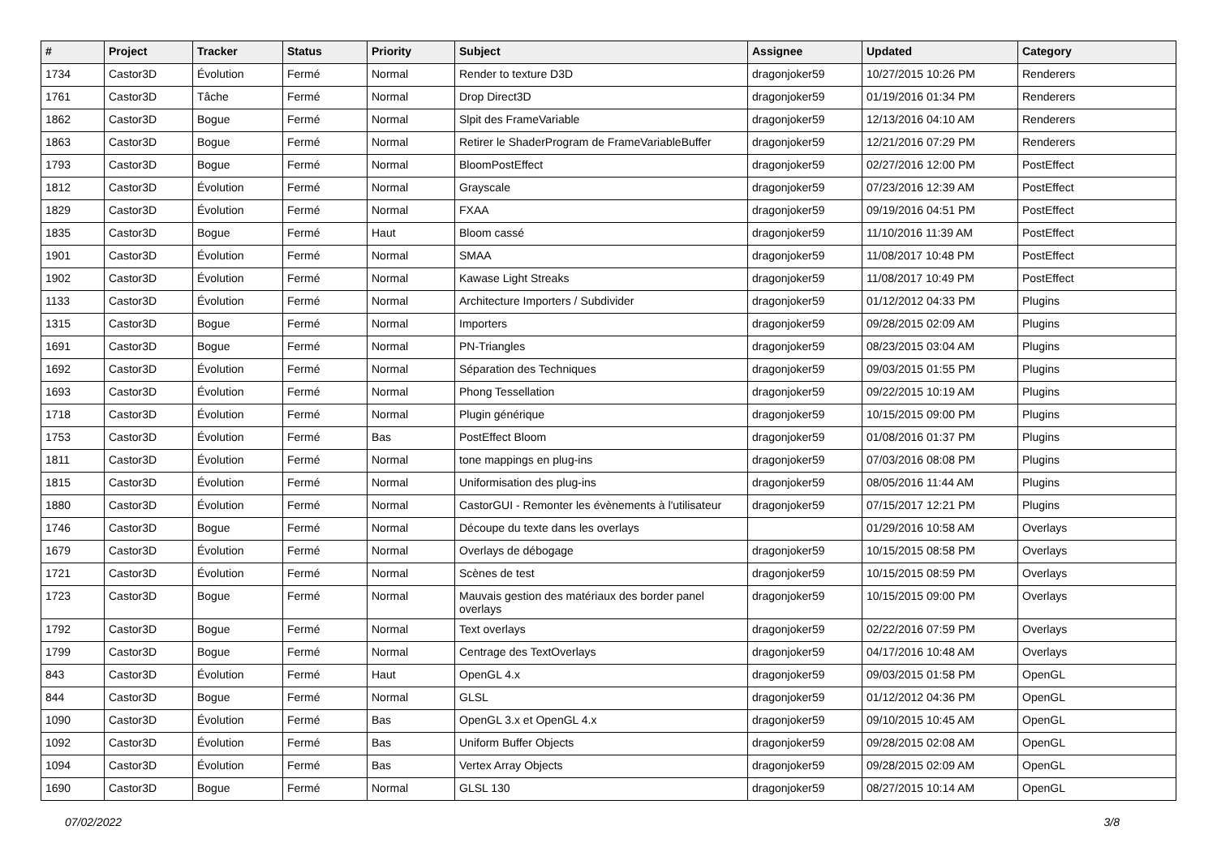| # | Project | Tracker | Status | Priority | Subject | Assignee | Updated | Category |
| --- | --- | --- | --- | --- | --- | --- | --- | --- |
| 1734 | Castor3D | Évolution | Fermé | Normal | Render to texture D3D | dragonjoker59 | 10/27/2015 10:26 PM | Renderers |
| 1761 | Castor3D | Tâche | Fermé | Normal | Drop Direct3D | dragonjoker59 | 01/19/2016 01:34 PM | Renderers |
| 1862 | Castor3D | Bogue | Fermé | Normal | Slpit des FrameVariable | dragonjoker59 | 12/13/2016 04:10 AM | Renderers |
| 1863 | Castor3D | Bogue | Fermé | Normal | Retirer le ShaderProgram de FrameVariableBuffer | dragonjoker59 | 12/21/2016 07:29 PM | Renderers |
| 1793 | Castor3D | Bogue | Fermé | Normal | BloomPostEffect | dragonjoker59 | 02/27/2016 12:00 PM | PostEffect |
| 1812 | Castor3D | Évolution | Fermé | Normal | Grayscale | dragonjoker59 | 07/23/2016 12:39 AM | PostEffect |
| 1829 | Castor3D | Évolution | Fermé | Normal | FXAA | dragonjoker59 | 09/19/2016 04:51 PM | PostEffect |
| 1835 | Castor3D | Bogue | Fermé | Haut | Bloom cassé | dragonjoker59 | 11/10/2016 11:39 AM | PostEffect |
| 1901 | Castor3D | Évolution | Fermé | Normal | SMAA | dragonjoker59 | 11/08/2017 10:48 PM | PostEffect |
| 1902 | Castor3D | Évolution | Fermé | Normal | Kawase Light Streaks | dragonjoker59 | 11/08/2017 10:49 PM | PostEffect |
| 1133 | Castor3D | Évolution | Fermé | Normal | Architecture Importers / Subdivider | dragonjoker59 | 01/12/2012 04:33 PM | Plugins |
| 1315 | Castor3D | Bogue | Fermé | Normal | Importers | dragonjoker59 | 09/28/2015 02:09 AM | Plugins |
| 1691 | Castor3D | Bogue | Fermé | Normal | PN-Triangles | dragonjoker59 | 08/23/2015 03:04 AM | Plugins |
| 1692 | Castor3D | Évolution | Fermé | Normal | Séparation des Techniques | dragonjoker59 | 09/03/2015 01:55 PM | Plugins |
| 1693 | Castor3D | Évolution | Fermé | Normal | Phong Tessellation | dragonjoker59 | 09/22/2015 10:19 AM | Plugins |
| 1718 | Castor3D | Évolution | Fermé | Normal | Plugin générique | dragonjoker59 | 10/15/2015 09:00 PM | Plugins |
| 1753 | Castor3D | Évolution | Fermé | Bas | PostEffect Bloom | dragonjoker59 | 01/08/2016 01:37 PM | Plugins |
| 1811 | Castor3D | Évolution | Fermé | Normal | tone mappings en plug-ins | dragonjoker59 | 07/03/2016 08:08 PM | Plugins |
| 1815 | Castor3D | Évolution | Fermé | Normal | Uniformisation des plug-ins | dragonjoker59 | 08/05/2016 11:44 AM | Plugins |
| 1880 | Castor3D | Évolution | Fermé | Normal | CastorGUI - Remonter les évènements à l'utilisateur | dragonjoker59 | 07/15/2017 12:21 PM | Plugins |
| 1746 | Castor3D | Bogue | Fermé | Normal | Découpe du texte dans les overlays | | 01/29/2016 10:58 AM | Overlays |
| 1679 | Castor3D | Évolution | Fermé | Normal | Overlays de débogage | dragonjoker59 | 10/15/2015 08:58 PM | Overlays |
| 1721 | Castor3D | Évolution | Fermé | Normal | Scènes de test | dragonjoker59 | 10/15/2015 08:59 PM | Overlays |
| 1723 | Castor3D | Bogue | Fermé | Normal | Mauvais gestion des matériaux des border panel overlays | dragonjoker59 | 10/15/2015 09:00 PM | Overlays |
| 1792 | Castor3D | Bogue | Fermé | Normal | Text overlays | dragonjoker59 | 02/22/2016 07:59 PM | Overlays |
| 1799 | Castor3D | Bogue | Fermé | Normal | Centrage des TextOverlays | dragonjoker59 | 04/17/2016 10:48 AM | Overlays |
| 843 | Castor3D | Évolution | Fermé | Haut | OpenGL 4.x | dragonjoker59 | 09/03/2015 01:58 PM | OpenGL |
| 844 | Castor3D | Bogue | Fermé | Normal | GLSL | dragonjoker59 | 01/12/2012 04:36 PM | OpenGL |
| 1090 | Castor3D | Évolution | Fermé | Bas | OpenGL 3.x et OpenGL 4.x | dragonjoker59 | 09/10/2015 10:45 AM | OpenGL |
| 1092 | Castor3D | Évolution | Fermé | Bas | Uniform Buffer Objects | dragonjoker59 | 09/28/2015 02:08 AM | OpenGL |
| 1094 | Castor3D | Évolution | Fermé | Bas | Vertex Array Objects | dragonjoker59 | 09/28/2015 02:09 AM | OpenGL |
| 1690 | Castor3D | Bogue | Fermé | Normal | GLSL 130 | dragonjoker59 | 08/27/2015 10:14 AM | OpenGL |
07/02/2022 3/8